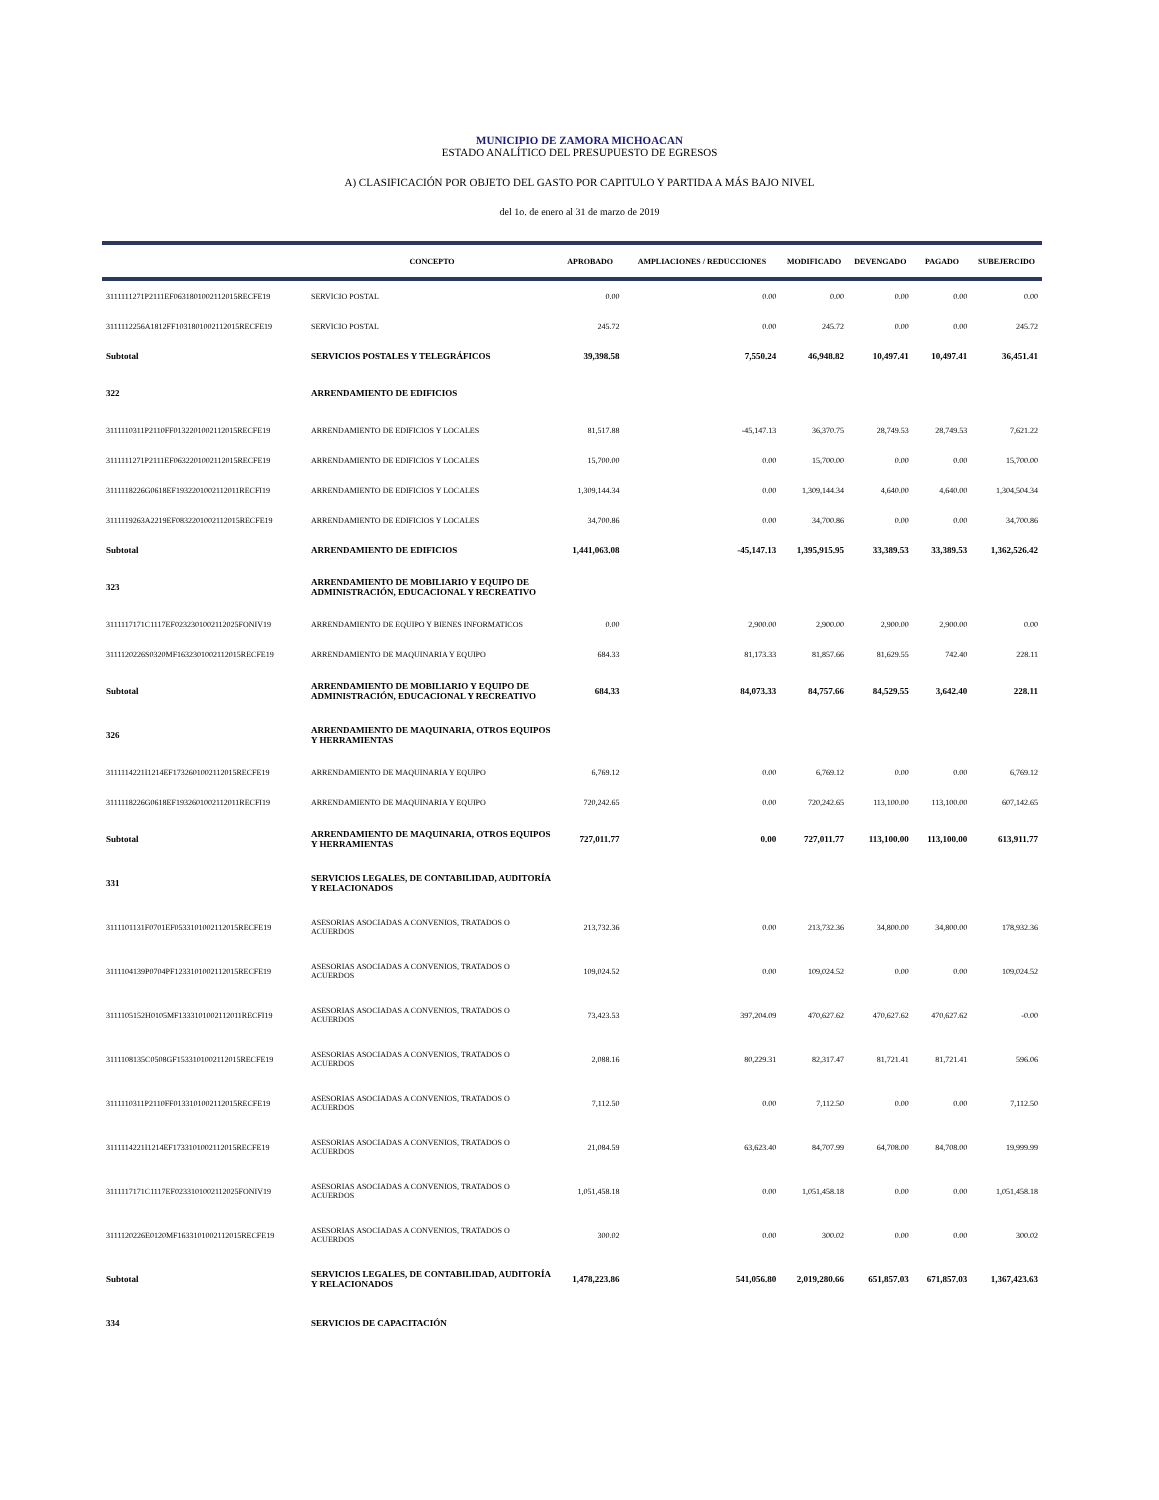MUNICIPIO DE ZAMORA MICHOACAN
ESTADO ANALÍTICO DEL PRESUPUESTO DE EGRESOS
A) CLASIFICACIÓN POR OBJETO DEL GASTO POR CAPITULO Y PARTIDA A MÁS BAJO NIVEL
del 1o. de enero al 31 de marzo de 2019
| | CONCEPTO | APROBADO | AMPLIACIONES / REDUCCIONES | MODIFICADO | DEVENGADO | PAGADO | SUBEJERCIDO |
| --- | --- | --- | --- | --- | --- | --- | --- |
| 3111111271P2111EF0631801002112015RECFE19 | SERVICIO POSTAL | 0.00 | 0.00 | 0.00 | 0.00 | 0.00 | 0.00 |
| 3111112256A1812FF1031801002112015RECFE19 | SERVICIO POSTAL | 245.72 | 0.00 | 245.72 | 0.00 | 0.00 | 245.72 |
| Subtotal | SERVICIOS POSTALES Y TELEGRÁFICOS | 39,398.58 | 7,550.24 | 46,948.82 | 10,497.41 | 10,497.41 | 36,451.41 |
| 322 | ARRENDAMIENTO DE EDIFICIOS | | | | | | |
| 3111110311P2110FF0132201002112015RECFE19 | ARRENDAMIENTO DE EDIFICIOS Y LOCALES | 81,517.88 | -45,147.13 | 36,370.75 | 28,749.53 | 28,749.53 | 7,621.22 |
| 3111111271P2111EF0632201002112015RECFE19 | ARRENDAMIENTO DE EDIFICIOS Y LOCALES | 15,700.00 | 0.00 | 15,700.00 | 0.00 | 0.00 | 15,700.00 |
| 3111118226G0618EF1932201002112011RECFI19 | ARRENDAMIENTO DE EDIFICIOS Y LOCALES | 1,309,144.34 | 0.00 | 1,309,144.34 | 4,640.00 | 4,640.00 | 1,304,504.34 |
| 3111119263A2219EF0832201002112015RECFE19 | ARRENDAMIENTO DE EDIFICIOS Y LOCALES | 34,700.86 | 0.00 | 34,700.86 | 0.00 | 0.00 | 34,700.86 |
| Subtotal | ARRENDAMIENTO DE EDIFICIOS | 1,441,063.08 | -45,147.13 | 1,395,915.95 | 33,389.53 | 33,389.53 | 1,362,526.42 |
| 323 | ARRENDAMIENTO DE MOBILIARIO Y EQUIPO DE ADMINISTRACIÓN, EDUCACIONAL Y RECREATIVO | | | | | | |
| 3111117171C1117EF0232301002112025FONIV19 | ARRENDAMIENTO DE EQUIPO Y BIENES INFORMATICOS | 0.00 | 2,900.00 | 2,900.00 | 2,900.00 | 2,900.00 | 0.00 |
| 3111120226S0320MF1632301002112015RECFE19 | ARRENDAMIENTO DE MAQUINARIA Y EQUIPO | 684.33 | 81,173.33 | 81,857.66 | 81,629.55 | 742.40 | 228.11 |
| Subtotal | ARRENDAMIENTO DE MOBILIARIO Y EQUIPO DE ADMINISTRACIÓN, EDUCACIONAL Y RECREATIVO | 684.33 | 84,073.33 | 84,757.66 | 84,529.55 | 3,642.40 | 228.11 |
| 326 | ARRENDAMIENTO DE MAQUINARIA, OTROS EQUIPOS Y HERRAMIENTAS | | | | | | |
| 3111114221I1214EF1732601002112015RECFE19 | ARRENDAMIENTO DE MAQUINARIA Y EQUIPO | 6,769.12 | 0.00 | 6,769.12 | 0.00 | 0.00 | 6,769.12 |
| 3111118226G0618EF1932601002112011RECFI19 | ARRENDAMIENTO DE MAQUINARIA Y EQUIPO | 720,242.65 | 0.00 | 720,242.65 | 113,100.00 | 113,100.00 | 607,142.65 |
| Subtotal | ARRENDAMIENTO DE MAQUINARIA, OTROS EQUIPOS Y HERRAMIENTAS | 727,011.77 | 0.00 | 727,011.77 | 113,100.00 | 113,100.00 | 613,911.77 |
| 331 | SERVICIOS LEGALES, DE CONTABILIDAD, AUDITORÍA Y RELACIONADOS | | | | | | |
| 3111101131F0701EF0533101002112015RECFE19 | ASESORIAS ASOCIADAS A CONVENIOS, TRATADOS O ACUERDOS | 213,732.36 | 0.00 | 213,732.36 | 34,800.00 | 34,800.00 | 178,932.36 |
| 3111104139P0704PF1233101002112015RECFE19 | ASESORIAS ASOCIADAS A CONVENIOS, TRATADOS O ACUERDOS | 109,024.52 | 0.00 | 109,024.52 | 0.00 | 0.00 | 109,024.52 |
| 3111105152H0105MF1333101002112011RECFI19 | ASESORIAS ASOCIADAS A CONVENIOS, TRATADOS O ACUERDOS | 73,423.53 | 397,204.09 | 470,627.62 | 470,627.62 | 470,627.62 | -0.00 |
| 3111108135C0508GF1533101002112015RECFE19 | ASESORIAS ASOCIADAS A CONVENIOS, TRATADOS O ACUERDOS | 2,088.16 | 80,229.31 | 82,317.47 | 81,721.41 | 81,721.41 | 596.06 |
| 3111110311P2110FF0133101002112015RECFE19 | ASESORIAS ASOCIADAS A CONVENIOS, TRATADOS O ACUERDOS | 7,112.50 | 0.00 | 7,112.50 | 0.00 | 0.00 | 7,112.50 |
| 3111114221I1214EF1733101002112015RECFE19 | ASESORIAS ASOCIADAS A CONVENIOS, TRATADOS O ACUERDOS | 21,084.59 | 63,623.40 | 84,707.99 | 64,708.00 | 84,708.00 | 19,999.99 |
| 3111117171C1117EF0233101002112025FONIV19 | ASESORIAS ASOCIADAS A CONVENIOS, TRATADOS O ACUERDOS | 1,051,458.18 | 0.00 | 1,051,458.18 | 0.00 | 0.00 | 1,051,458.18 |
| 3111120226E0120MF1633101002112015RECFE19 | ASESORIAS ASOCIADAS A CONVENIOS, TRATADOS O ACUERDOS | 300.02 | 0.00 | 300.02 | 0.00 | 0.00 | 300.02 |
| Subtotal | SERVICIOS LEGALES, DE CONTABILIDAD, AUDITORÍA Y RELACIONADOS | 1,478,223.86 | 541,056.80 | 2,019,280.66 | 651,857.03 | 671,857.03 | 1,367,423.63 |
| 334 | SERVICIOS DE CAPACITACIÓN | | | | | | |